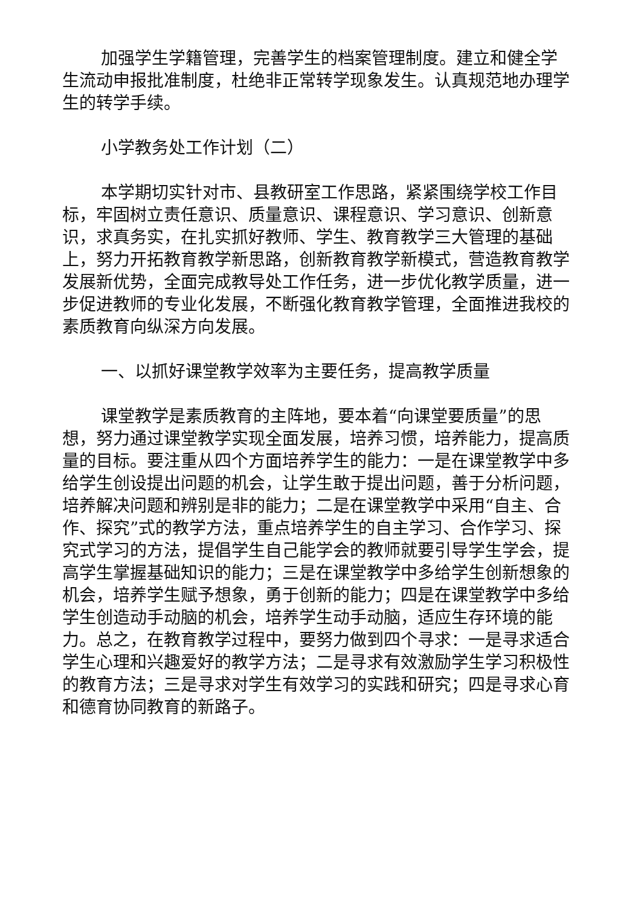加强学生学籍管理，完善学生的档案管理制度。建立和健全学生流动申报批准制度，杜绝非正常转学现象发生。认真规范地办理学生的转学手续。
小学教务处工作计划（二）
本学期切实针对市、县教研室工作思路，紧紧围绕学校工作目标，牢固树立责任意识、质量意识、课程意识、学习意识、创新意识，求真务实，在扎实抓好教师、学生、教育教学三大管理的基础上，努力开拓教育教学新思路，创新教育教学新模式，营造教育教学发展新优势，全面完成教导处工作任务，进一步优化教学质量，进一步促进教师的专业化发展，不断强化教育教学管理，全面推进我校的素质教育向纵深方向发展。
一、以抓好课堂教学效率为主要任务，提高教学质量
课堂教学是素质教育的主阵地，要本着“向课堂要质量”的思想，努力通过课堂教学实现全面发展，培养习惯，培养能力，提高质量的目标。要注重从四个方面培养学生的能力：一是在课堂教学中多给学生创设提出问题的机会，让学生敢于提出问题，善于分析问题，培养解决问题和辨别是非的能力；二是在课堂教学中采用“自主、合作、探究”式的教学方法，重点培养学生的自主学习、合作学习、探究式学习的方法，提倡学生自己能学会的教师就要引导学生学会，提高学生掌握基础知识的能力；三是在课堂教学中多给学生创新想象的机会，培养学生赋予想象，勇于创新的能力；四是在课堂教学中多给学生创造动手动脑的机会，培养学生动手动脑，适应生存环境的能力。总之，在教育教学过程中，要努力做到四个寻求：一是寻求适合学生心理和兴趣爱好的教学方法；二是寻求有效激励学生学习积极性的教育方法；三是寻求对学生有效学习的实践和研究；四是寻求心育和德育协同教育的新路子。